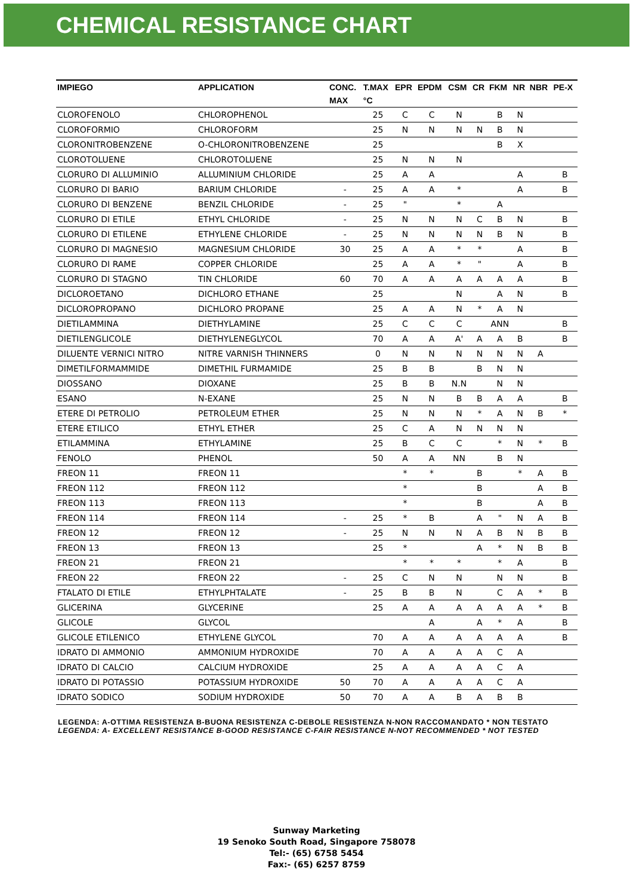CHEMICAL RESISTANCE CHART
| IMPIEGO | APPLICATION | CONC. | T.MAX | EPR | EPDM | CSM | CR | FKM | NR | NBR | PE-X |
| --- | --- | --- | --- | --- | --- | --- | --- | --- | --- | --- | --- |
| | | MAX | °C | | | | | | | | |
| CLOROFENOLO | CHLOROPHENOL | | 25 | C | C | N | | B | N | | |
| CLOROFORMIO | CHLOROFORM | | 25 | N | N | N | N | B | N | | |
| CLORONITROBENZENE | O-CHLORONITROBENZENE | | 25 | | | | | B | X | | |
| CLOROTOLUENE | CHLOROTOLUENE | | 25 | N | N | N | | | | | |
| CLORURO DI ALLUMINIO | ALLUMINIUM CHLORIDE | | 25 | A | A | | | | A | | B |
| CLORURO DI BARIO | BARIUM CHLORIDE | - | 25 | A | A | * | | | A | | B |
| CLORURO DI BENZENE | BENZIL CHLORIDE | - | 25 | " | | * | | A | | | |
| CLORURO DI ETILE | ETHYL CHLORIDE | - | 25 | N | N | N | C | B | N | | B |
| CLORURO DI ETILENE | ETHYLENE CHLORIDE | - | 25 | N | N | N | N | B | N | | B |
| CLORURO DI MAGNESIO | MAGNESIUM CHLORIDE | 30 | 25 | A | A | * | * | | A | | B |
| CLORURO DI RAME | COPPER CHLORIDE | | 25 | A | A | * | " | | A | | B |
| CLORURO DI STAGNO | TIN CHLORIDE | 60 | 70 | A | A | A | A | A | A | | B |
| DICLOROETANO | DICHLORO ETHANE | | 25 | | | N | | A | N | | B |
| DICLOROPROPANO | DICHLORO PROPANE | | 25 | A | A | N | * | A | N | | |
| DIETILAMMINA | DIETHYLAMINE | | 25 | C | C | C | | ANN | | | B |
| DIETILENGLICOLE | DIETHYLENEGLYCOL | | 70 | A | A | A' | A | A | B | | B |
| DILUENTE VERNICI NITRO | NITRE VARNISH THINNERS | | 0 | N | N | N | N | N | N | A | |
| DIMETILFORMAMMIDE | DIMETHIL FURMAMIDE | | 25 | B | B | | B | N | N | | |
| DIOSSANO | DIOXANE | | 25 | B | B | N.N | | N | N | | |
| ESANO | N-EXANE | | 25 | N | N | B | B | A | A | | B |
| ETERE DI PETROLIO | PETROLEUM ETHER | | 25 | N | N | N | * | A | N | B | * |
| ETERE ETILICO | ETHYL ETHER | | 25 | C | A | N | N | N | N | | |
| ETILAMMINA | ETHYLAMINE | | 25 | B | C | C | | * | N | * | B |
| FENOLO | PHENOL | | 50 | A | A | NN | | B | N | | |
| FREON 11 | FREON 11 | | | * | * | | B | | * | A | B |
| FREON 112 | FREON 112 | | | * | | | B | | | A | B |
| FREON 113 | FREON 113 | | | * | | | B | | | A | B |
| FREON 114 | FREON 114 | - | 25 | * | B | | A | " | N | A | B |
| FREON 12 | FREON 12 | - | 25 | N | N | N | A | B | N | B | B |
| FREON 13 | FREON 13 | | 25 | * | | | A | * | N | B | B |
| FREON 21 | FREON 21 | | | * | * | * | | * | A | | B |
| FREON 22 | FREON 22 | - | 25 | C | N | N | | N | N | | B |
| FTALATO DI ETILE | ETHYLPHTALATE | - | 25 | B | B | N | | C | A | * | B |
| GLICERINA | GLYCERINE | | 25 | A | A | A | A | A | A | * | B |
| GLICOLE | GLYCOL | | | | A | | A | * | A | | B |
| GLICOLE ETILENICO | ETHYLENE GLYCOL | | 70 | A | A | A | A | A | A | | B |
| IDRATO DI AMMONIO | AMMONIUM HYDROXIDE | | 70 | A | A | A | A | C | A | | |
| IDRATO DI CALCIO | CALCIUM HYDROXIDE | | 25 | A | A | A | A | C | A | | |
| IDRATO DI POTASSIO | POTASSIUM HYDROXIDE | 50 | 70 | A | A | A | A | C | A | | |
| IDRATO SODICO | SODIUM HYDROXIDE | 50 | 70 | A | A | B | A | B | B | | |
LEGENDA: A-OTTIMA RESISTENZA B-BUONA RESISTENZA C-DEBOLE RESISTENZA N-NON RACCOMANDATO * NON TESTATO
LEGENDA: A- EXCELLENT RESISTANCE B-GOOD RESISTANCE C-FAIR RESISTANCE N-NOT RECOMMENDED * NOT TESTED
Sunway Marketing
19 Senoko South Road, Singapore 758078
Tel:- (65) 6758 5454
Fax:- (65) 6257 8759